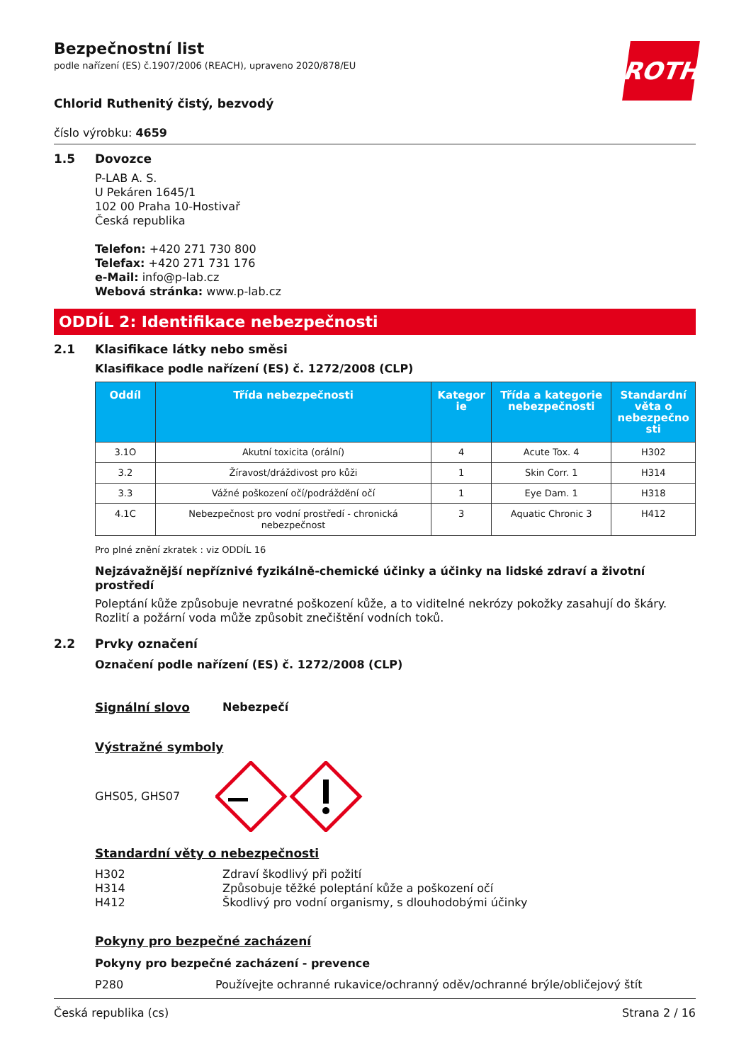ROTH
Bezpečnostní list
podle nařízení (ES) č.1907/2006 (REACH), upraveno 2020/878/EU
Chlorid Ruthenitý čistý, bezvodý
číslo výrobku: 4659
1.5 Dovozce
P-LAB A. S.
U Pekáren 1645/1
102 00 Praha 10-Hostivař
Česká republika
Telefon: +420 271 730 800
Telefax: +420 271 731 176
e-Mail: info@p-lab.cz
Webová stránka: www.p-lab.cz
ODDÍL 2: Identifikace nebezpečnosti
2.1 Klasifikace látky nebo směsi
Klasifikace podle nařízení (ES) č. 1272/2008 (CLP)
| Oddíl | Třída nebezpečnosti | Kategor ie | Třída a kategorie nebezpečnosti | Standardní věta o nebezpečno sti |
| --- | --- | --- | --- | --- |
| 3.1O | Akutní toxicita (orální) | 4 | Acute Tox. 4 | H302 |
| 3.2 | Žíravost/dráždivost pro kůži | 1 | Skin Corr. 1 | H314 |
| 3.3 | Vážné poškození očí/podráždění očí | 1 | Eye Dam. 1 | H318 |
| 4.1C | Nebezpečnost pro vodní prostředí - chronická nebezpečnost | 3 | Aquatic Chronic 3 | H412 |
Pro plné znění zkratek : viz ODDÍL 16
Nejzávažnější nepříznivé fyzikálně-chemické účinky a účinky na lidské zdraví a životní prostředí
Poleptání kůže způsobuje nevratné poškození kůže, a to viditelné nekrózy pokožky zasahují do škáry. Rozlití a požární voda může způsobit znečištění vodních toků.
2.2 Prvky označení
Označení podle nařízení (ES) č. 1272/2008 (CLP)
Signální slovo Nebezpečí
Výstražné symboly
GHS05, GHS07
Standardní věty o nebezpečnosti
H302 Zdraví škodlivý při požití
H314 Způsobuje těžké poleptání kůže a poškození očí
H412 Škodlivý pro vodní organismy, s dlouhodobými účinky
Pokyny pro bezpečné zacházení
Pokyny pro bezpečné zacházení - prevence
P280 Používejte ochranné rukavice/ochranný oděv/ochranné brýle/obličejový štít
Česká republika (cs) Strana 2 / 16